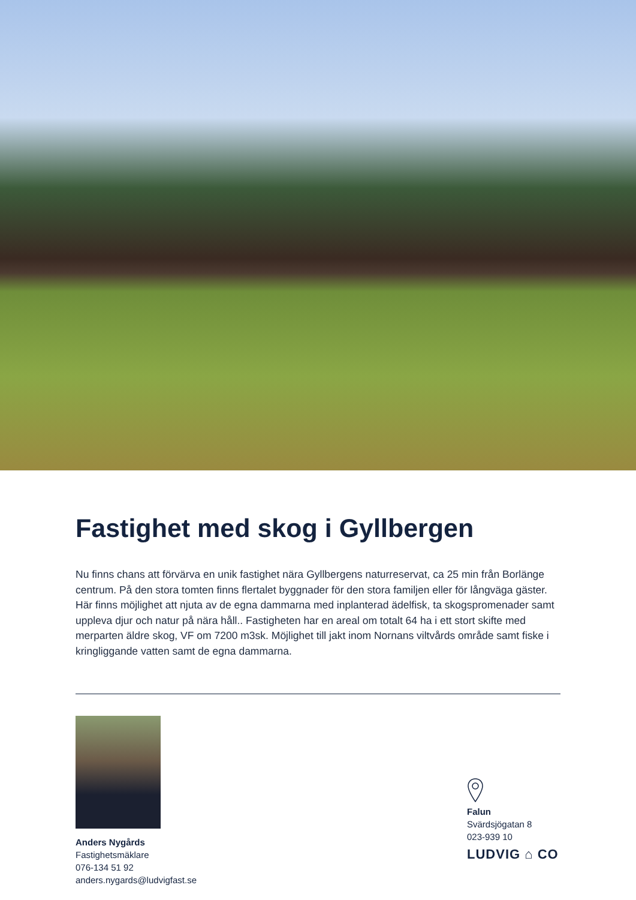Fastighet med skog i Gyllbergen
Nu finns chans att förvärva en unik fastighet nära Gyllbergens naturreservat, ca 25 min från Borlänge centrum. På den stora tomten finns flertalet byggnader för den stora familjen eller för långväga gäster. Här finns möjlighet att njuta av de egna dammarna med inplanterad ädelfisk, ta skogspromenader samt uppleva djur och natur på nära håll.. Fastigheten har en areal om totalt 64 ha i ett stort skifte med merparten äldre skog, VF om 7200 m3sk. Möjlighet till jakt inom Nornans viltvårds område samt fiske i kringliggande vatten samt de egna dammarna.
Anders Nygårds
Fastighetsmäklare
076-134 51 92
anders.nygards@ludvigfast.se
Falun
Svärdsjögatan 8
023-939 10
LUDVIG ⌂ CO